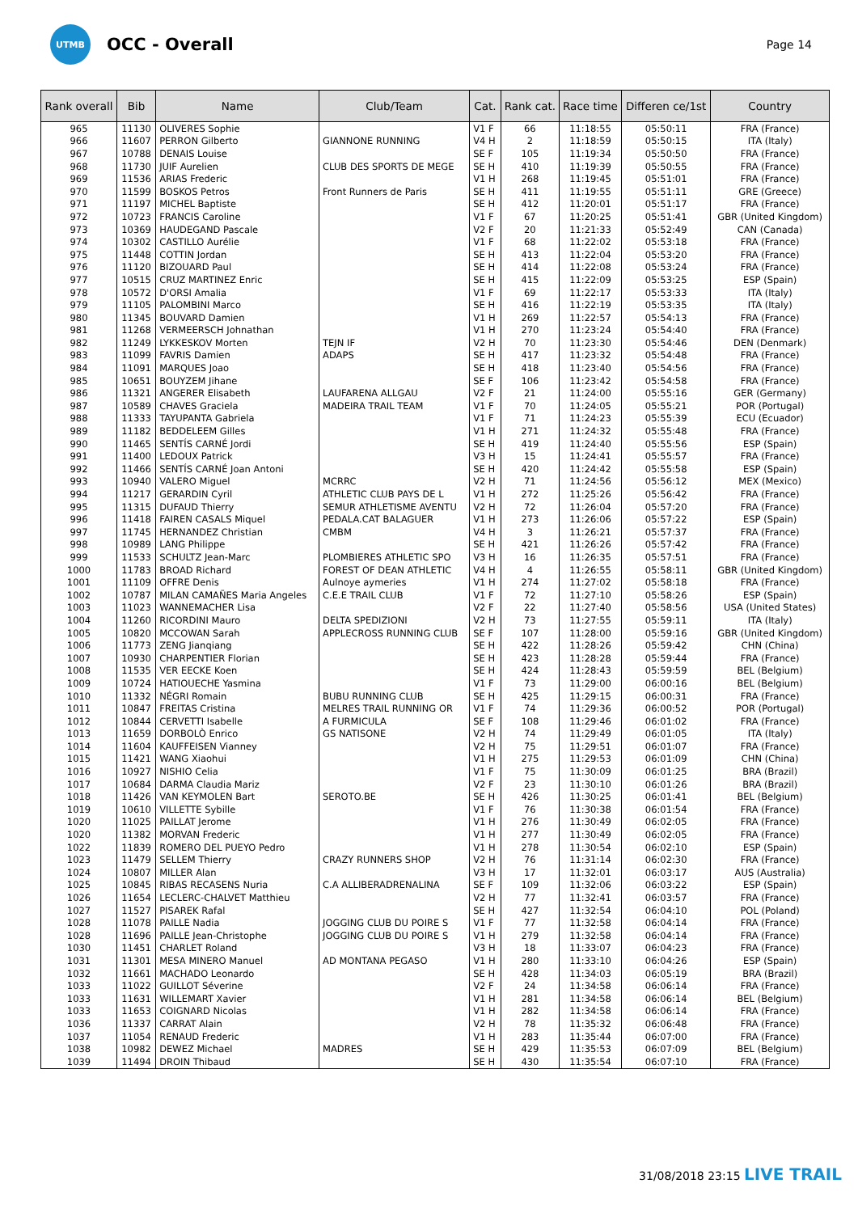UTMB
OCC - Overall
Page 14
| Rank overall | Bib | Name | Club/Team | Cat. | Rank cat. | Race time | Differen ce/1st | Country |
| --- | --- | --- | --- | --- | --- | --- | --- | --- |
| 965 | 11130 | OLIVERES Sophie | | V1 F | 66 | 11:18:55 | 05:50:11 | FRA (France) |
| 966 | 11607 | PERRON Gilberto | GIANNONE RUNNING | V4 H | 2 | 11:18:59 | 05:50:15 | ITA (Italy) |
| 967 | 10788 | DENAIS Louise | | SE F | 105 | 11:19:34 | 05:50:50 | FRA (France) |
| 968 | 11730 | JUIF Aurelien | CLUB DES SPORTS DE MEGE | SE H | 410 | 11:19:39 | 05:50:55 | FRA (France) |
| 969 | 11536 | ARIAS Frederic | | V1 H | 268 | 11:19:45 | 05:51:01 | FRA (France) |
| 970 | 11599 | BOSKOS Petros | Front Runners de Paris | SE H | 411 | 11:19:55 | 05:51:11 | GRE (Greece) |
| 971 | 11197 | MICHEL Baptiste | | SE H | 412 | 11:20:01 | 05:51:17 | FRA (France) |
| 972 | 10723 | FRANCIS Caroline | | V1 F | 67 | 11:20:25 | 05:51:41 | GBR (United Kingdom) |
| 973 | 10369 | HAUDEGAND Pascale | | V2 F | 20 | 11:21:33 | 05:52:49 | CAN (Canada) |
| 974 | 10302 | CASTILLO Aurélie | | V1 F | 68 | 11:22:02 | 05:53:18 | FRA (France) |
| 975 | 11448 | COTTIN Jordan | | SE H | 413 | 11:22:04 | 05:53:20 | FRA (France) |
| 976 | 11120 | BIZOUARD Paul | | SE H | 414 | 11:22:08 | 05:53:24 | FRA (France) |
| 977 | 10515 | CRUZ MARTINEZ Enric | | SE H | 415 | 11:22:09 | 05:53:25 | ESP (Spain) |
| 978 | 10572 | D'ORSI Amalia | | V1 F | 69 | 11:22:17 | 05:53:33 | ITA (Italy) |
| 979 | 11105 | PALOMBINI Marco | | SE H | 416 | 11:22:19 | 05:53:35 | ITA (Italy) |
| 980 | 11345 | BOUVARD Damien | | V1 H | 269 | 11:22:57 | 05:54:13 | FRA (France) |
| 981 | 11268 | VERMEERSCH Johnathan | | V1 H | 270 | 11:23:24 | 05:54:40 | FRA (France) |
| 982 | 11249 | LYKKESKOV Morten | TEJN IF | V2 H | 70 | 11:23:30 | 05:54:46 | DEN (Denmark) |
| 983 | 11099 | FAVRIS Damien | ADAPS | SE H | 417 | 11:23:32 | 05:54:48 | FRA (France) |
| 984 | 11091 | MARQUES Joao | | SE H | 418 | 11:23:40 | 05:54:56 | FRA (France) |
| 985 | 10651 | BOUYZEM Jihane | | SE F | 106 | 11:23:42 | 05:54:58 | FRA (France) |
| 986 | 11321 | ANGERER Elisabeth | LAUFARENA ALLGAU | V2 F | 21 | 11:24:00 | 05:55:16 | GER (Germany) |
| 987 | 10589 | CHAVES Graciela | MADEIRA TRAIL TEAM | V1 F | 70 | 11:24:05 | 05:55:21 | POR (Portugal) |
| 988 | 11333 | TAYUPANTA Gabriela | | V1 F | 71 | 11:24:23 | 05:55:39 | ECU (Ecuador) |
| 989 | 11182 | BEDDELEEM Gilles | | V1 H | 271 | 11:24:32 | 05:55:48 | FRA (France) |
| 990 | 11465 | SENTÍS CARNÉ Jordi | | SE H | 419 | 11:24:40 | 05:55:56 | ESP (Spain) |
| 991 | 11400 | LEDOUX Patrick | | V3 H | 15 | 11:24:41 | 05:55:57 | FRA (France) |
| 992 | 11466 | SENTÍS CARNÉ Joan Antoni | | SE H | 420 | 11:24:42 | 05:55:58 | ESP (Spain) |
| 993 | 10940 | VALERO Miguel | MCRRC | V2 H | 71 | 11:24:56 | 05:56:12 | MEX (Mexico) |
| 994 | 11217 | GERARDIN Cyril | ATHLETIC CLUB PAYS DE L | V1 H | 272 | 11:25:26 | 05:56:42 | FRA (France) |
| 995 | 11315 | DUFAUD Thierry | SEMUR ATHLETISME AVENTU | V2 H | 72 | 11:26:04 | 05:57:20 | FRA (France) |
| 996 | 11418 | FAIREN CASALS Miquel | PEDALA.CAT BALAGUER | V1 H | 273 | 11:26:06 | 05:57:22 | ESP (Spain) |
| 997 | 11745 | HERNANDEZ Christian | CMBM | V4 H | 3 | 11:26:21 | 05:57:37 | FRA (France) |
| 998 | 10989 | LANG Philippe | | SE H | 421 | 11:26:26 | 05:57:42 | FRA (France) |
| 999 | 11533 | SCHULTZ Jean-Marc | PLOMBIERES ATHLETIC SPO | V3 H | 16 | 11:26:35 | 05:57:51 | FRA (France) |
| 1000 | 11783 | BROAD Richard | FOREST OF DEAN ATHLETIC | V4 H | 4 | 11:26:55 | 05:58:11 | GBR (United Kingdom) |
| 1001 | 11109 | OFFRE Denis | Aulnoye aymeries | V1 H | 274 | 11:27:02 | 05:58:18 | FRA (France) |
| 1002 | 10787 | MILAN CAMAÑES Maria Angeles | C.E.E TRAIL CLUB | V1 F | 72 | 11:27:10 | 05:58:26 | ESP (Spain) |
| 1003 | 11023 | WANNEMACHER Lisa | | V2 F | 22 | 11:27:40 | 05:58:56 | USA (United States) |
| 1004 | 11260 | RICORDINI Mauro | DELTA SPEDIZIONI | V2 H | 73 | 11:27:55 | 05:59:11 | ITA (Italy) |
| 1005 | 10820 | MCCOWAN Sarah | APPLECROSS RUNNING CLUB | SE F | 107 | 11:28:00 | 05:59:16 | GBR (United Kingdom) |
| 1006 | 11773 | ZENG Jianqiang | | SE H | 422 | 11:28:26 | 05:59:42 | CHN (China) |
| 1007 | 10930 | CHARPENTIER Florian | | SE H | 423 | 11:28:28 | 05:59:44 | FRA (France) |
| 1008 | 11535 | VER EECKE Koen | | SE H | 424 | 11:28:43 | 05:59:59 | BEL (Belgium) |
| 1009 | 10724 | HATIOUECHE Yasmina | | V1 F | 73 | 11:29:00 | 06:00:16 | BEL (Belgium) |
| 1010 | 11332 | NÉGRI Romain | BUBU RUNNING CLUB | SE H | 425 | 11:29:15 | 06:00:31 | FRA (France) |
| 1011 | 10847 | FREITAS Cristina | MELRES TRAIL RUNNING OR | V1 F | 74 | 11:29:36 | 06:00:52 | POR (Portugal) |
| 1012 | 10844 | CERVETTI Isabelle | A FURMICULA | SE F | 108 | 11:29:46 | 06:01:02 | FRA (France) |
| 1013 | 11659 | DORBOLÒ Enrico | GS NATISONE | V2 H | 74 | 11:29:49 | 06:01:05 | ITA (Italy) |
| 1014 | 11604 | KAUFFEISEN Vianney | | V2 H | 75 | 11:29:51 | 06:01:07 | FRA (France) |
| 1015 | 11421 | WANG Xiaohui | | V1 H | 275 | 11:29:53 | 06:01:09 | CHN (China) |
| 1016 | 10927 | NISHIO Celia | | V1 F | 75 | 11:30:09 | 06:01:25 | BRA (Brazil) |
| 1017 | 10684 | DARMA Claudia Mariz | | V2 F | 23 | 11:30:10 | 06:01:26 | BRA (Brazil) |
| 1018 | 11426 | VAN KEYMOLEN Bart | SEROTO.BE | SE H | 426 | 11:30:25 | 06:01:41 | BEL (Belgium) |
| 1019 | 10610 | VILLETTE Sybille | | V1 F | 76 | 11:30:38 | 06:01:54 | FRA (France) |
| 1020 | 11025 | PAILLAT Jerome | | V1 H | 276 | 11:30:49 | 06:02:05 | FRA (France) |
| 1020 | 11382 | MORVAN Frederic | | V1 H | 277 | 11:30:49 | 06:02:05 | FRA (France) |
| 1022 | 11839 | ROMERO DEL PUEYO Pedro | | V1 H | 278 | 11:30:54 | 06:02:10 | ESP (Spain) |
| 1023 | 11479 | SELLEM Thierry | CRAZY RUNNERS SHOP | V2 H | 76 | 11:31:14 | 06:02:30 | FRA (France) |
| 1024 | 10807 | MILLER Alan | | V3 H | 17 | 11:32:01 | 06:03:17 | AUS (Australia) |
| 1025 | 10845 | RIBAS RECASENS Nuria | C.A ALLIBERADRENALINA | SE F | 109 | 11:32:06 | 06:03:22 | ESP (Spain) |
| 1026 | 11654 | LECLERC-CHALVET Matthieu | | V2 H | 77 | 11:32:41 | 06:03:57 | FRA (France) |
| 1027 | 11527 | PISAREK Rafal | | SE H | 427 | 11:32:54 | 06:04:10 | POL (Poland) |
| 1028 | 11078 | PAILLE Nadia | JOGGING CLUB DU POIRE S | V1 F | 77 | 11:32:58 | 06:04:14 | FRA (France) |
| 1028 | 11696 | PAILLE Jean-Christophe | JOGGING CLUB DU POIRE S | V1 H | 279 | 11:32:58 | 06:04:14 | FRA (France) |
| 1030 | 11451 | CHARLET Roland | | V3 H | 18 | 11:33:07 | 06:04:23 | FRA (France) |
| 1031 | 11301 | MESA MINERO Manuel | AD MONTANA PEGASO | V1 H | 280 | 11:33:10 | 06:04:26 | ESP (Spain) |
| 1032 | 11661 | MACHADO Leonardo | | SE H | 428 | 11:34:03 | 06:05:19 | BRA (Brazil) |
| 1033 | 11022 | GUILLOT Séverine | | V2 F | 24 | 11:34:58 | 06:06:14 | FRA (France) |
| 1033 | 11631 | WILLEMART Xavier | | V1 H | 281 | 11:34:58 | 06:06:14 | BEL (Belgium) |
| 1033 | 11653 | COIGNARD Nicolas | | V1 H | 282 | 11:34:58 | 06:06:14 | FRA (France) |
| 1036 | 11337 | CARRAT Alain | | V2 H | 78 | 11:35:32 | 06:06:48 | FRA (France) |
| 1037 | 11054 | RENAUD Frederic | | V1 H | 283 | 11:35:44 | 06:07:00 | FRA (France) |
| 1038 | 10982 | DEWEZ Michael | MADRES | SE H | 429 | 11:35:53 | 06:07:09 | BEL (Belgium) |
| 1039 | 11494 | DROIN Thibaud | | SE H | 430 | 11:35:54 | 06:07:10 | FRA (France) |
31/08/2018 23:15 LIVE TRAIL